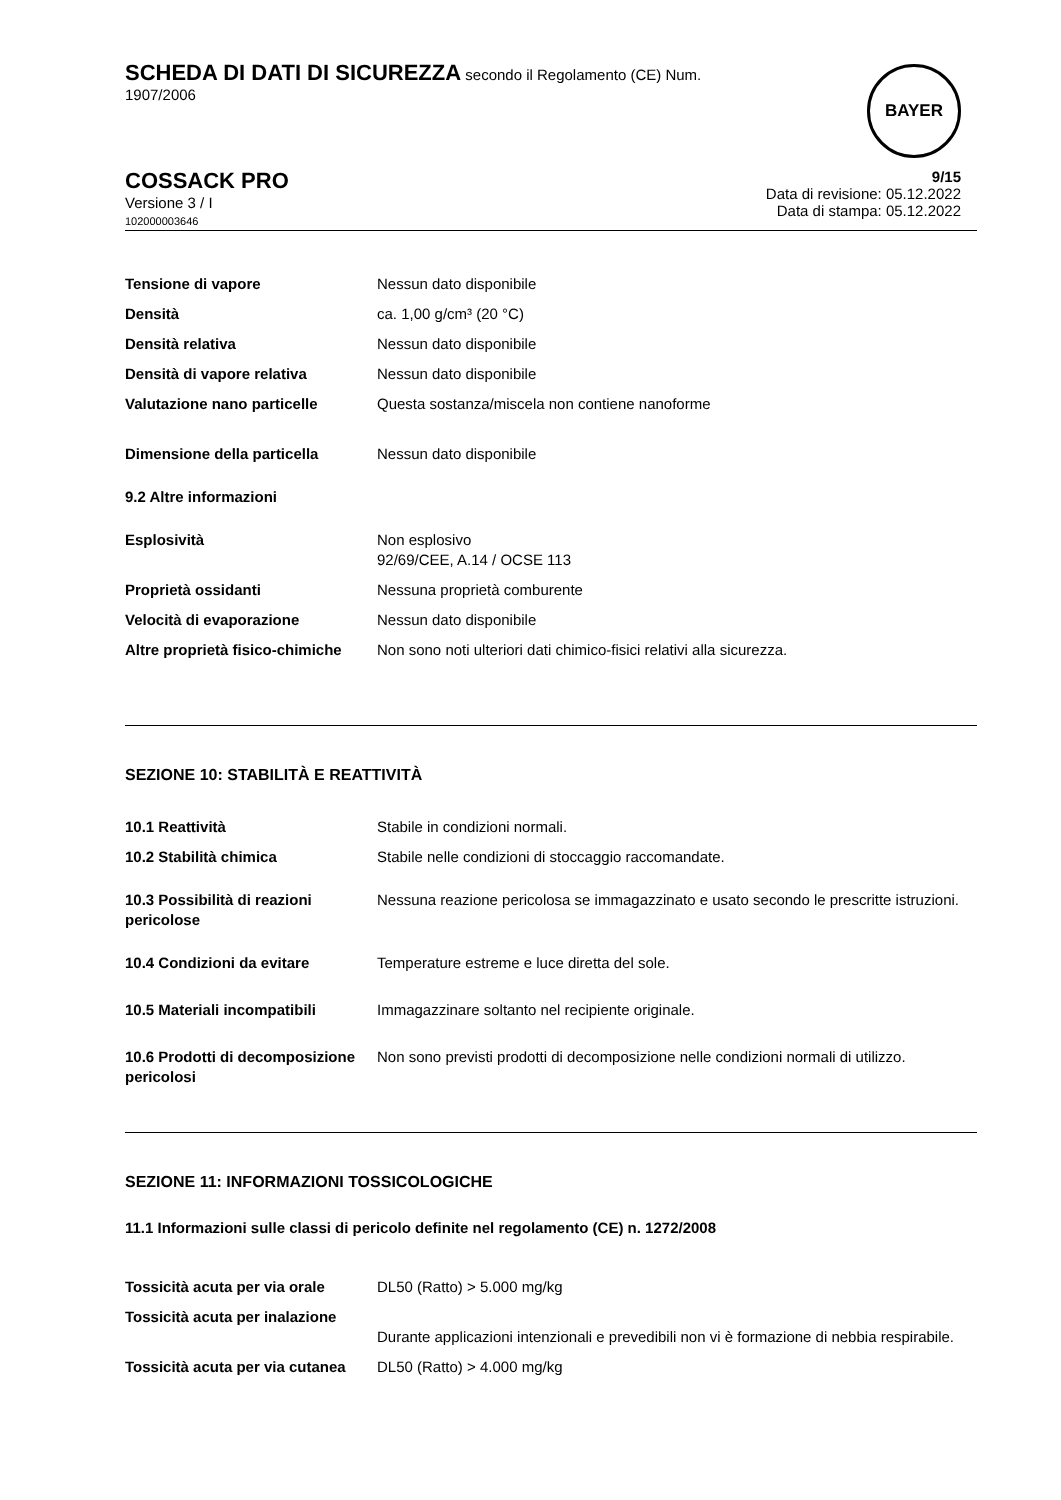SCHEDA DI DATI DI SICUREZZA secondo il Regolamento (CE) Num.
1907/2006
BAYER
COSSACK PRO
Versione 3 / I
102000003646
9/15
Data di revisione: 05.12.2022
Data di stampa: 05.12.2022
| Tensione di vapore | Nessun dato disponibile |
| Densità | ca. 1,00 g/cm³ (20 °C) |
| Densità relativa | Nessun dato disponibile |
| Densità di vapore relativa | Nessun dato disponibile |
| Valutazione nano particelle | Questa sostanza/miscela non contiene nanoforme |
| Dimensione della particella | Nessun dato disponibile |
| 9.2 Altre informazioni | |
| Esplosività | Non esplosivo 92/69/CEE, A.14 / OCSE 113 |
| Proprietà ossidanti | Nessuna proprietà comburente |
| Velocità di evaporazione | Nessun dato disponibile |
| Altre proprietà fisico-chimiche | Non sono noti ulteriori dati chimico-fisici relativi alla sicurezza. |
SEZIONE 10: STABILITÀ E REATTIVITÀ
| 10.1 Reattività | Stabile in condizioni normali. |
| 10.2 Stabilità chimica | Stabile nelle condizioni di stoccaggio raccomandate. |
| 10.3 Possibilità di reazioni pericolose | Nessuna reazione pericolosa se immagazzinato e usato secondo le prescritte istruzioni. |
| 10.4 Condizioni da evitare | Temperature estreme e luce diretta del sole. |
| 10.5 Materiali incompatibili | Immagazzinare soltanto nel recipiente originale. |
| 10.6 Prodotti di decomposizione pericolosi | Non sono previsti prodotti di decomposizione nelle condizioni normali di utilizzo. |
SEZIONE 11: INFORMAZIONI TOSSICOLOGICHE
11.1 Informazioni sulle classi di pericolo definite nel regolamento (CE) n. 1272/2008
| Tossicità acuta per via orale | DL50 (Ratto) > 5.000 mg/kg |
| Tossicità acuta per inalazione | Durante applicazioni intenzionali e prevedibili non vi è formazione di nebbia respirabile. |
| Tossicità acuta per via cutanea | DL50 (Ratto) > 4.000 mg/kg |